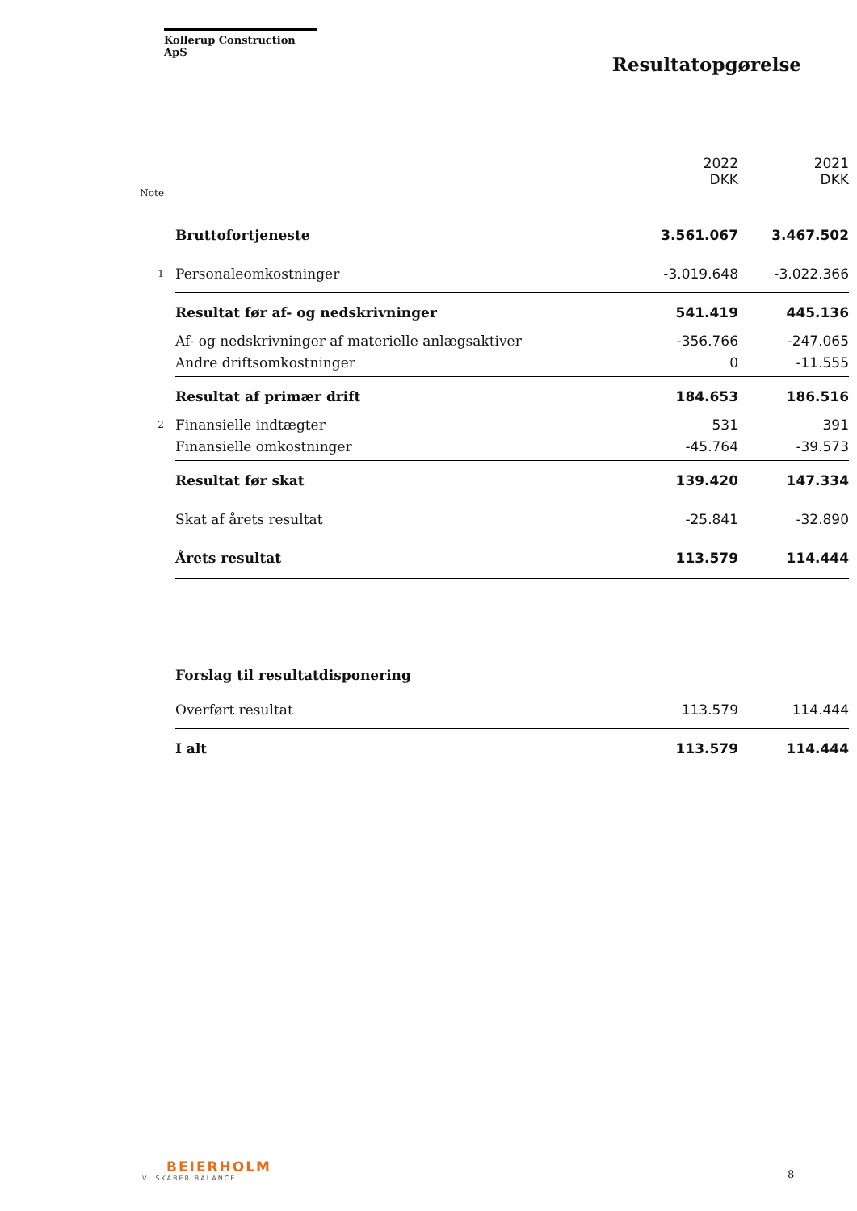Kollerup Construction ApS
Resultatopgørelse
| | | 2022 DKK | 2021 DKK |
| --- | --- | --- | --- |
| Note | | | |
| | Bruttofortjeneste | 3.561.067 | 3.467.502 |
| 1 | Personaleomkostninger | -3.019.648 | -3.022.366 |
| | Resultat før af- og nedskrivninger | 541.419 | 445.136 |
| | Af- og nedskrivninger af materielle anlægsaktiver | -356.766 | -247.065 |
| | Andre driftsomkostninger | 0 | -11.555 |
| | Resultat af primær drift | 184.653 | 186.516 |
| 2 | Finansielle indtægter | 531 | 391 |
| | Finansielle omkostninger | -45.764 | -39.573 |
| | Resultat før skat | 139.420 | 147.334 |
| | Skat af årets resultat | -25.841 | -32.890 |
| | Årets resultat | 113.579 | 114.444 |
| | Forslag til resultatdisponering | | |
| | Overført resultat | 113.579 | 114.444 |
| | I alt | 113.579 | 114.444 |
BEIERHOLM
VI SKABER BALANCE
8